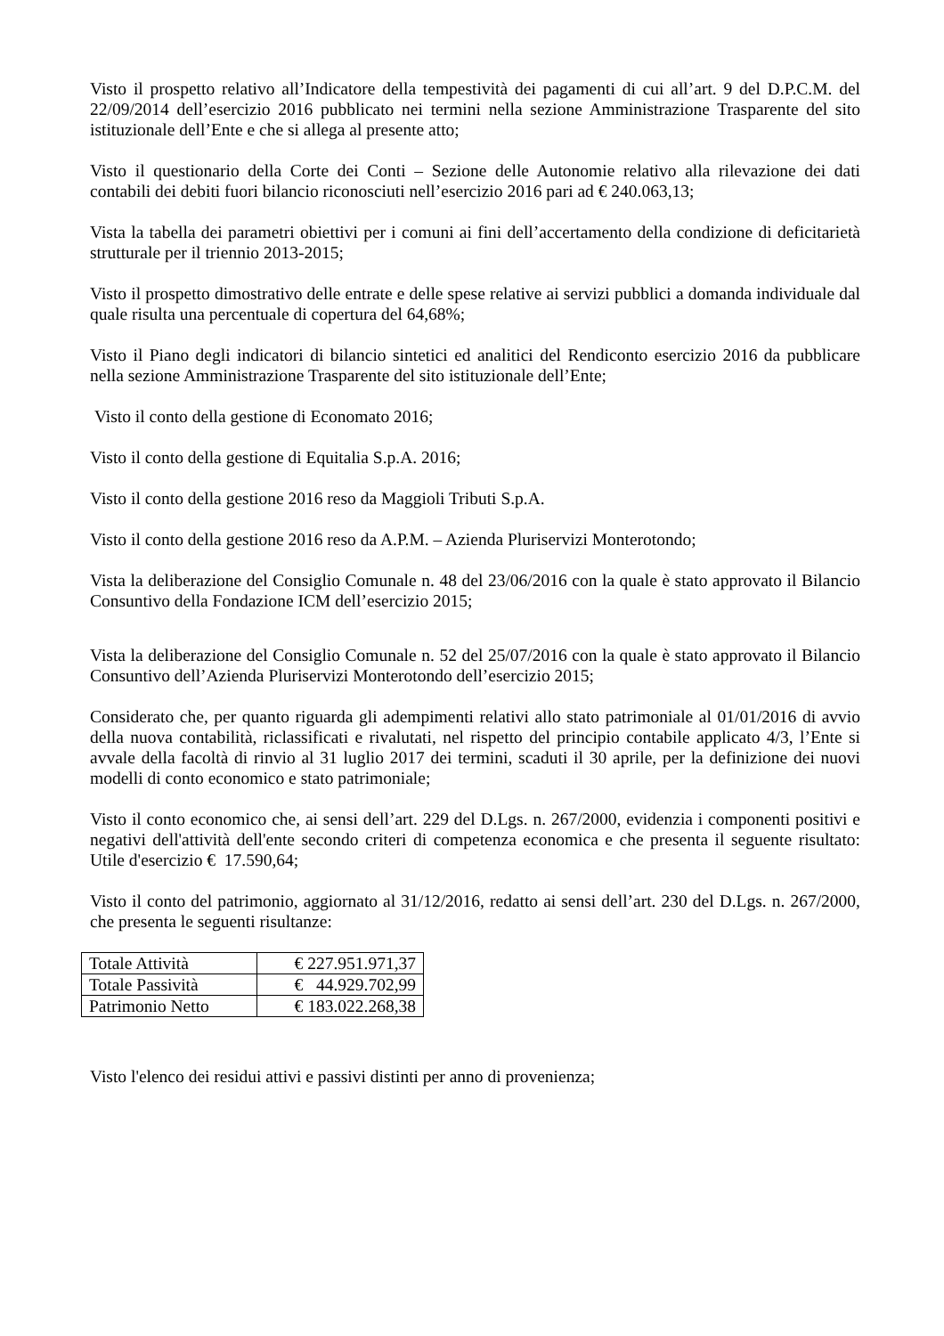Visto il prospetto relativo all’Indicatore della tempestività dei pagamenti di cui all’art. 9 del D.P.C.M. del 22/09/2014 dell’esercizio 2016 pubblicato nei termini nella sezione Amministrazione Trasparente del sito istituzionale dell’Ente e che si allega al presente atto;
Visto il questionario della Corte dei Conti – Sezione delle Autonomie relativo alla rilevazione dei dati contabili dei debiti fuori bilancio riconosciuti nell’esercizio 2016 pari ad € 240.063,13;
Vista la tabella dei parametri obiettivi per i comuni ai fini dell’accertamento della condizione di deficitarietà strutturale per il triennio 2013-2015;
Visto il prospetto dimostrativo delle entrate e delle spese relative ai servizi pubblici a domanda individuale dal quale risulta una percentuale di copertura del 64,68%;
Visto il Piano degli indicatori di bilancio sintetici ed analitici del Rendiconto esercizio 2016 da pubblicare nella sezione Amministrazione Trasparente del sito istituzionale dell’Ente;
Visto il conto della gestione di Economato 2016;
Visto il conto della gestione di Equitalia S.p.A. 2016;
Visto il conto della gestione 2016 reso da Maggioli Tributi S.p.A.
Visto il conto della gestione 2016 reso da A.P.M. – Azienda Pluriservizi Monterotondo;
Vista la deliberazione del Consiglio Comunale n. 48 del 23/06/2016 con la quale è stato approvato il Bilancio Consuntivo della Fondazione ICM dell’esercizio 2015;
Vista la deliberazione del Consiglio Comunale n. 52 del 25/07/2016 con la quale è stato approvato il Bilancio Consuntivo dell’Azienda Pluriservizi Monterotondo dell’esercizio 2015;
Considerato che, per quanto riguarda gli adempimenti relativi allo stato patrimoniale al 01/01/2016 di avvio della nuova contabilità, riclassificati e rivalutati, nel rispetto del principio contabile applicato 4/3, l’Ente si avvale della facoltà di rinvio al 31 luglio 2017 dei termini, scaduti il 30 aprile, per la definizione dei nuovi modelli di conto economico e stato patrimoniale;
Visto il conto economico che, ai sensi dell’art. 229 del D.Lgs. n. 267/2000, evidenzia i componenti positivi e negativi dell'attività dell'ente secondo criteri di competenza economica e che presenta il seguente risultato: Utile d'esercizio € 17.590,64;
Visto il conto del patrimonio, aggiornato al 31/12/2016, redatto ai sensi dell’art. 230 del D.Lgs. n. 267/2000, che presenta le seguenti risultanze:
| Totale Attività | € 227.951.971,37 |
| Totale Passività | € 44.929.702,99 |
| Patrimonio Netto | € 183.022.268,38 |
Visto l'elenco dei residui attivi e passivi distinti per anno di provenienza;